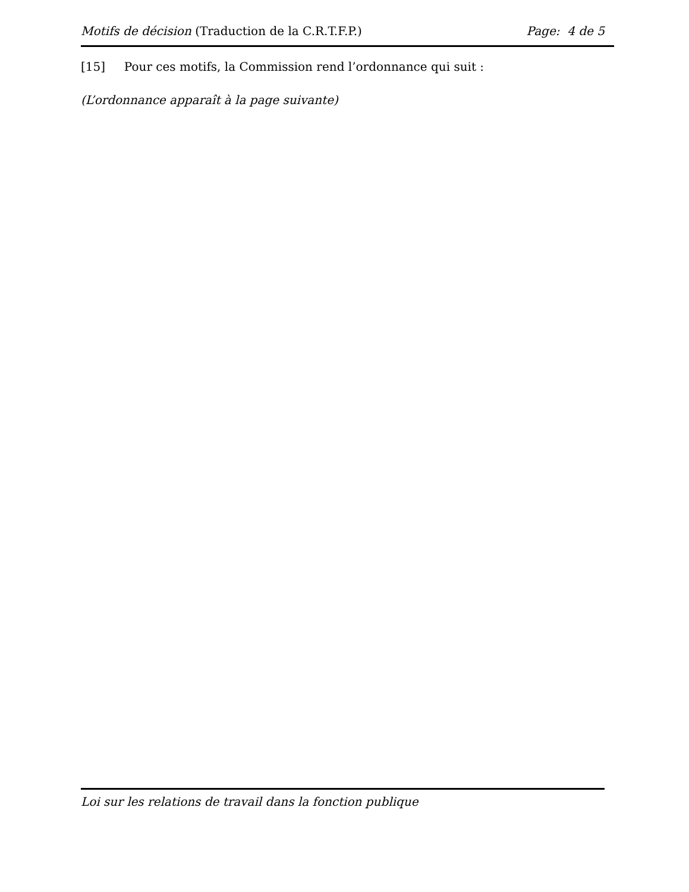Motifs de décision (Traduction de la C.R.T.F.P.) Page: 4 de 5
[15] Pour ces motifs, la Commission rend l’ordonnance qui suit :
(L’ordonnance apparaît à la page suivante)
Loi sur les relations de travail dans la fonction publique